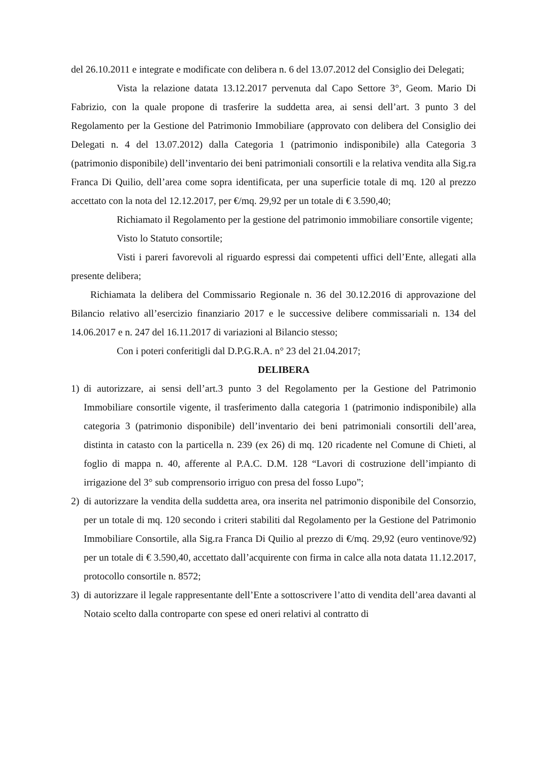del 26.10.2011 e integrate e modificate con delibera n. 6 del 13.07.2012 del Consiglio dei Delegati;
Vista la relazione datata 13.12.2017 pervenuta dal Capo Settore 3°, Geom. Mario Di Fabrizio, con la quale propone di trasferire la suddetta area, ai sensi dell’art. 3 punto 3 del Regolamento per la Gestione del Patrimonio Immobiliare (approvato con delibera del Consiglio dei Delegati n. 4 del 13.07.2012) dalla Categoria 1 (patrimonio indisponibile) alla Categoria 3 (patrimonio disponibile) dell’inventario dei beni patrimoniali consortili e la relativa vendita alla Sig.ra Franca Di Quilio, dell’area come sopra identificata, per una superficie totale di mq. 120 al prezzo accettato con la nota del 12.12.2017, per €/mq. 29,92 per un totale di € 3.590,40;
Richiamato il Regolamento per la gestione del patrimonio immobiliare consortile vigente;
Visto lo Statuto consortile;
Visti i pareri favorevoli al riguardo espressi dai competenti uffici dell’Ente, allegati alla presente delibera;
Richiamata la delibera del Commissario Regionale n. 36 del 30.12.2016 di approvazione del Bilancio relativo all’esercizio finanziario 2017 e le successive delibere commissariali n. 134 del 14.06.2017 e n. 247 del 16.11.2017 di variazioni al Bilancio stesso;
Con i poteri conferitigli dal D.P.G.R.A. n° 23 del 21.04.2017;
DELIBERA
1) di autorizzare, ai sensi dell’art.3 punto 3 del Regolamento per la Gestione del Patrimonio Immobiliare consortile vigente, il trasferimento dalla categoria 1 (patrimonio indisponibile) alla categoria 3 (patrimonio disponibile) dell’inventario dei beni patrimoniali consortili dell’area, distinta in catasto con la particella n. 239 (ex 26) di mq. 120 ricadente nel Comune di Chieti, al foglio di mappa n. 40, afferente al P.A.C. D.M. 128 “Lavori di costruzione dell’impianto di irrigazione del 3° sub comprensorio irriguo con presa del fosso Lupo”;
2) di autorizzare la vendita della suddetta area, ora inserita nel patrimonio disponibile del Consorzio, per un totale di mq. 120 secondo i criteri stabiliti dal Regolamento per la Gestione del Patrimonio Immobiliare Consortile, alla Sig.ra Franca Di Quilio al prezzo di €/mq. 29,92 (euro ventinove/92) per un totale di € 3.590,40, accettato dall’acquirente con firma in calce alla nota datata 11.12.2017, protocollo consortile n. 8572;
3) di autorizzare il legale rappresentante dell’Ente a sottoscrivere l’atto di vendita dell’area davanti al Notaio scelto dalla controparte con spese ed oneri relativi al contratto di